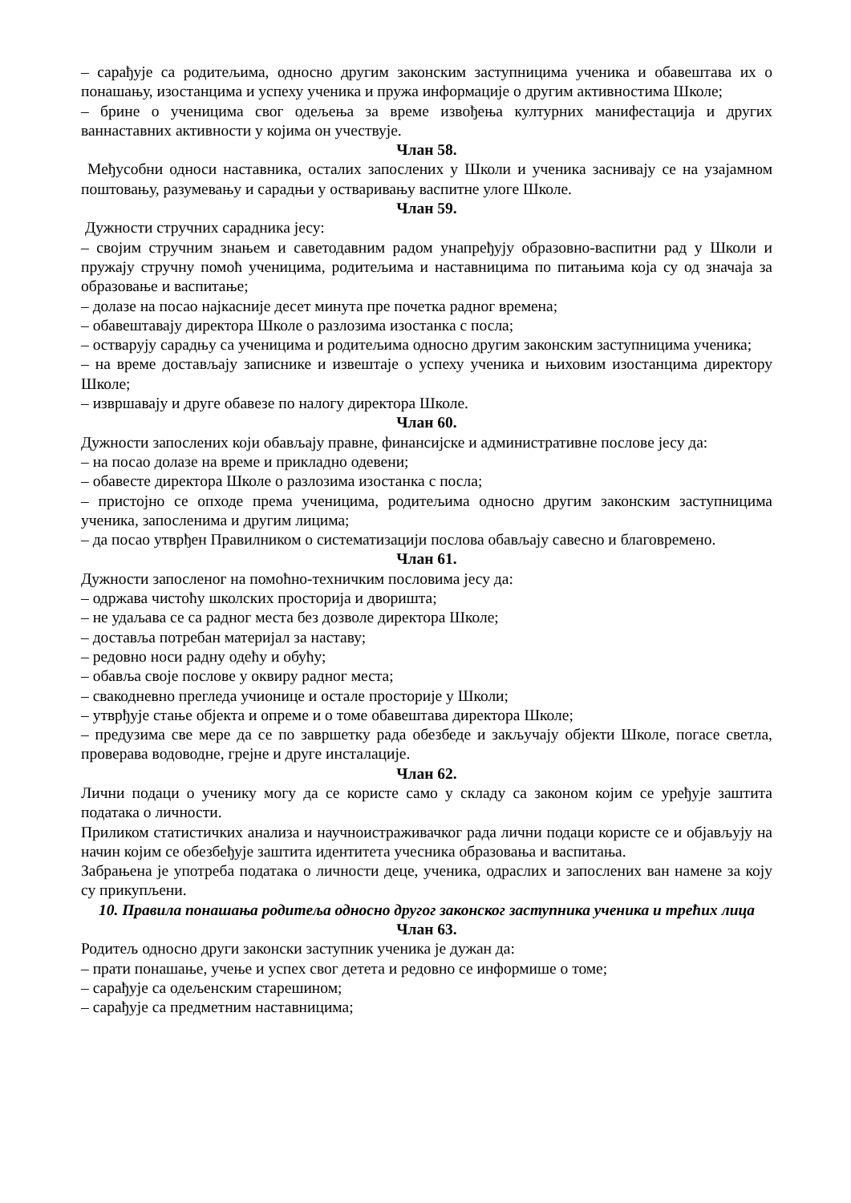– сарађује са родитељима, односно другим законским заступницима ученика и обавештава их о понашању, изостанцима и успеху ученика и пружа информације о другим активностима Школе;
– брине о ученицима свог одељења за време извођења културних манифестација и других ваннаставних активности у којима он учествује.
Члан 58.
Међусобни односи наставника, осталих запослених у Школи и ученика заснивају се на узајамном поштовању, разумевању и сарадњи у остваривању васпитне улоге Школе.
Члан 59.
Дужности стручних сарадника јесу:
– својим стручним знањем и саветодавним радом унапређују образовно-васпитни рад у Школи и пружају стручну помоћ ученицима, родитељима и наставницима по питањима која су од значаја за образовање и васпитање;
– долазе на посао најкасније десет минута пре почетка радног времена;
– обавештавају директора Школе о разлозима изостанка с посла;
– остварују сарадњу са ученицима и родитељима односно другим законским заступницима ученика;
– на време достављају записнике и извештаје о успеху ученика и њиховим изостанцима директору Школе;
– извршавају и друге обавезе по налогу директора Школе.
Члан 60.
Дужности запослених који обављају правне, финансијске и административне послове јесу да:
– на посао долазе на време и прикладно одевени;
– обавесте директора Школе о разлозима изостанка с посла;
– пристојно се опходе према ученицима, родитељима односно другим законским заступницима ученика, запосленима и другим лицима;
– да посао утврђен Правилником о систематизацији послова обављају савесно и благовремено.
Члан 61.
Дужности запосленог на помоћно-техничким пословима јесу да:
– одржава чистоћу школских просторија и дворишта;
– не удаљава се са радног места без дозволе директора Школе;
– доставља потребан материјал за наставу;
– редовно носи радну одећу и обућу;
– обавља своје послове у оквиру радног места;
– свакодневно прегледа учионице и остале просторије у Школи;
– утврђује стање објекта и опреме и о томе обавештава директора Школе;
– предузима све мере да се по завршетку рада обезбеде и закључају објекти Школе, погасе светла, проверава водоводне, грејне и друге инсталације.
Члан 62.
Лични подаци о ученику могу да се користе само у складу са законом којим се уређује заштита података о личности.
Приликом статистичких анализа и научноистраживачког рада лични подаци користе се и објављују на начин којим се обезбеђује заштита идентитета учесника образовања и васпитања.
Забрањена је употреба података о личности деце, ученика, одраслих и запослених ван намене за коју су прикупљени.
10. Правила понашања родитеља односно другог законског заступника ученика и трећих лица
Члан 63.
Родитељ односно други законски заступник ученика је дужан да:
– прати понашање, учење и успех свог детета и редовно се информише о томе;
– сарађује са одељенским старешином;
– сарађује са предметним наставницима;